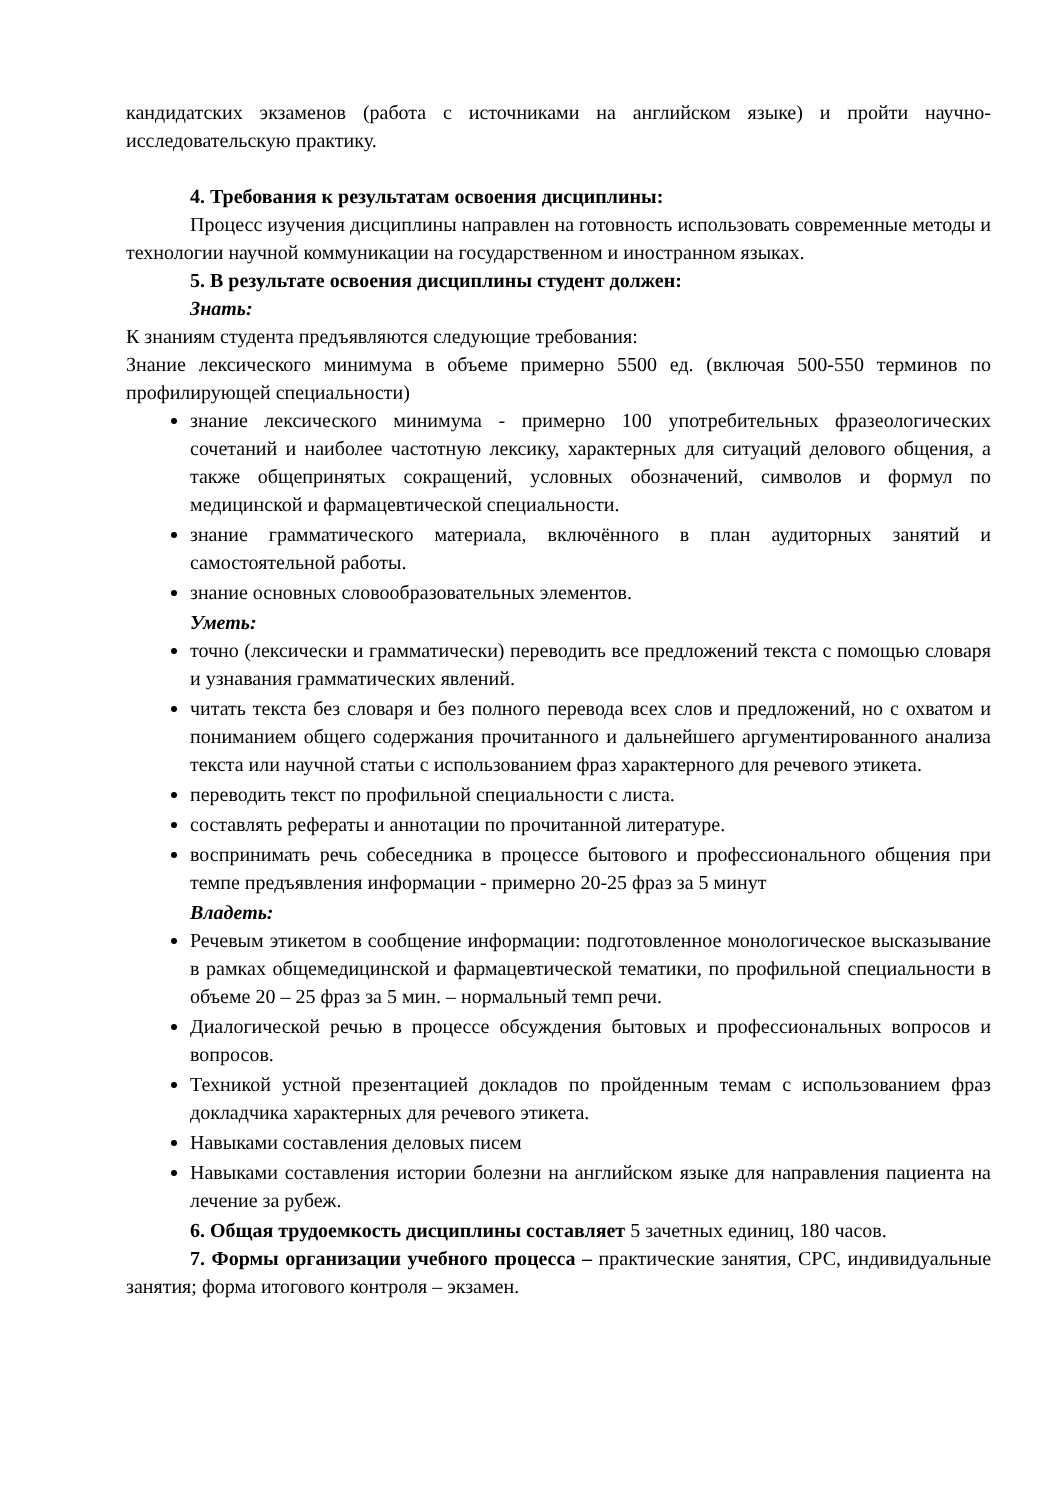кандидатских экзаменов (работа с источниками на английском языке) и пройти научно-исследовательскую практику.
4. Требования к результатам освоения дисциплины:
Процесс изучения дисциплины направлен на готовность использовать современные методы и технологии научной коммуникации на государственном и иностранном языках.
5. В результате освоения дисциплины студент должен:
Знать:
К знаниям студента предъявляются следующие требования:
Знание лексического минимума в объеме примерно 5500 ед. (включая 500-550 терминов по профилирующей специальности)
знание лексического минимума - примерно 100 употребительных фразеологических сочетаний и наиболее частотную лексику, характерных для ситуаций делового общения, а также общепринятых сокращений, условных обозначений, символов и формул по медицинской и фармацевтической специальности.
знание грамматического материала, включённого в план аудиторных занятий и самостоятельной работы.
знание основных словообразовательных элементов.
Уметь:
точно (лексически и грамматически) переводить все предложений текста с помощью словаря и узнавания грамматических явлений.
читать текста без словаря и без полного перевода всех слов и предложений, но с охватом и пониманием общего содержания прочитанного и дальнейшего аргументированного анализа текста или научной статьи с использованием фраз характерного для речевого этикета.
переводить текст по профильной специальности с листа.
составлять рефераты и аннотации по прочитанной литературе.
воспринимать речь собеседника в процессе бытового и профессионального общения при темпе предъявления информации - примерно 20-25 фраз за 5 минут
Владеть:
Речевым этикетом в сообщение информации: подготовленное монологическое высказывание в рамках общемедицинской и фармацевтической тематики, по профильной специальности в объеме 20 – 25 фраз за 5 мин. – нормальный темп речи.
Диалогической речью в процессе обсуждения бытовых и профессиональных вопросов и вопросов.
Техникой устной презентацией докладов по пройденным темам с использованием фраз докладчика характерных для речевого этикета.
Навыками составления деловых писем
Навыками составления истории болезни на английском языке для направления пациента на лечение за рубеж.
6. Общая трудоемкость дисциплины составляет 5 зачетных единиц, 180 часов.
7. Формы организации учебного процесса – практические занятия, СРС, индивидуальные занятия; форма итогового контроля – экзамен.